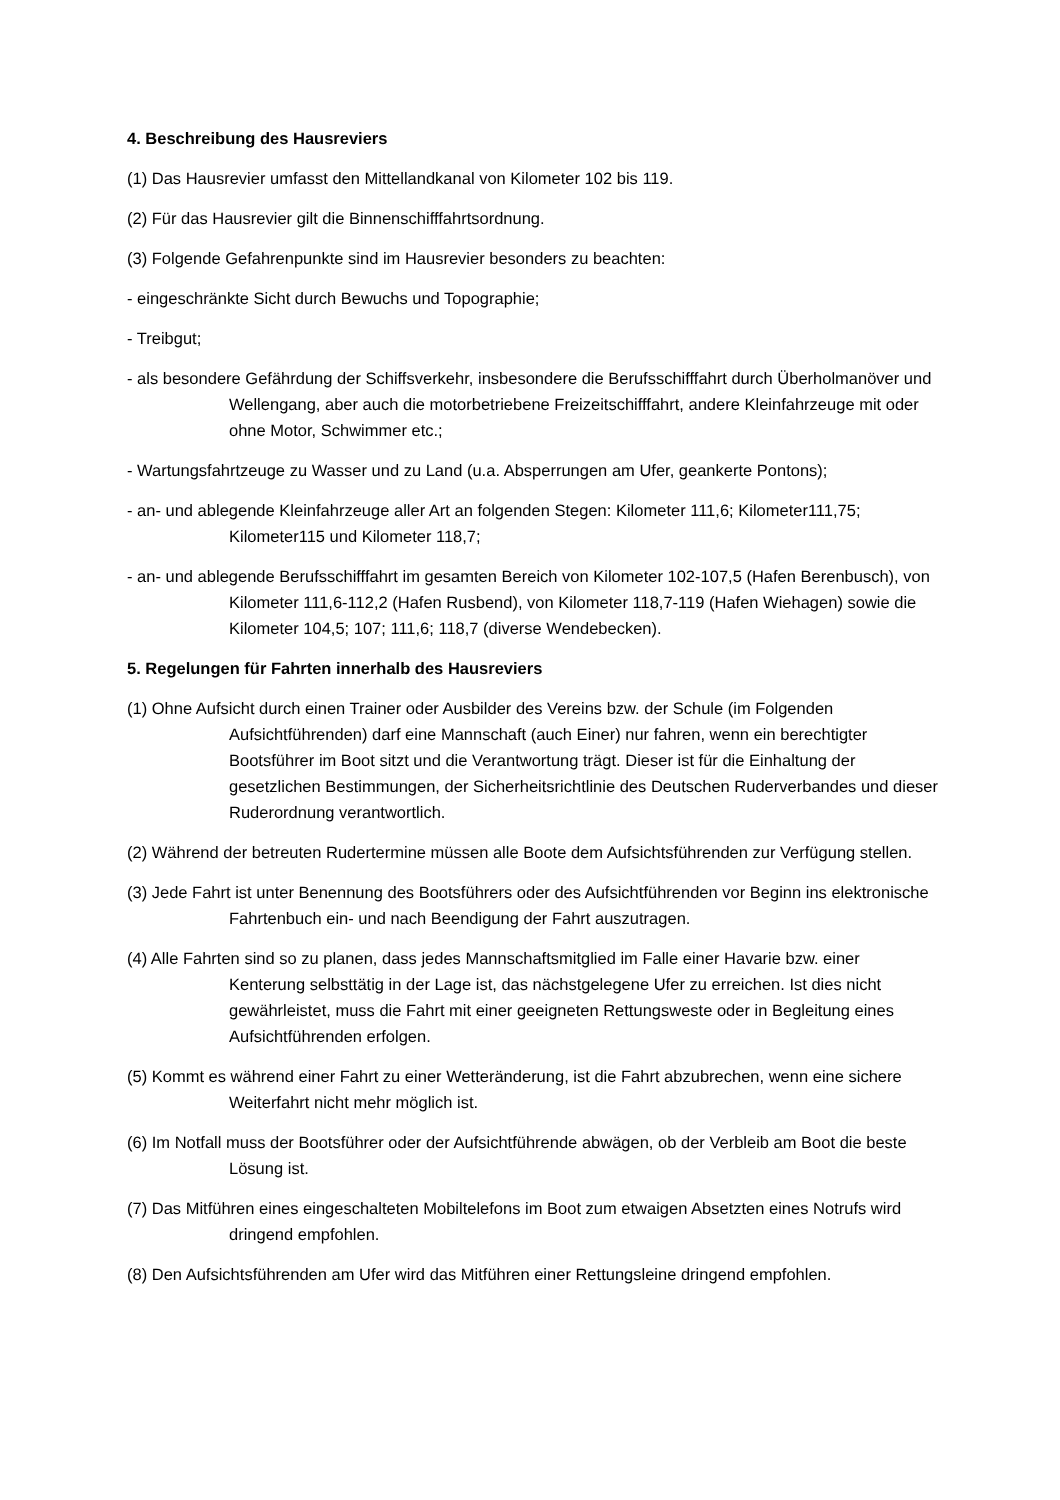4. Beschreibung des Hausreviers
(1) Das Hausrevier umfasst den Mittellandkanal von Kilometer 102 bis 119.
(2) Für das Hausrevier gilt die Binnenschifffahrtsordnung.
(3) Folgende Gefahrenpunkte sind im Hausrevier besonders zu beachten:
- eingeschränkte Sicht durch Bewuchs und Topographie;
- Treibgut;
- als besondere Gefährdung der Schiffsverkehr, insbesondere die Berufsschifffahrt durch Überholmanöver und Wellengang, aber auch die motorbetriebene Freizeitschifffahrt, andere Kleinfahrzeuge mit oder ohne Motor, Schwimmer etc.;
- Wartungsfahrtzeuge zu Wasser und zu Land (u.a. Absperrungen am Ufer, geankerte Pontons);
- an- und ablegende Kleinfahrzeuge aller Art an folgenden Stegen: Kilometer 111,6; Kilometer111,75; Kilometer115 und Kilometer 118,7;
- an- und ablegende Berufsschifffahrt im gesamten Bereich von Kilometer 102-107,5 (Hafen Berenbusch), von Kilometer 111,6-112,2 (Hafen Rusbend), von Kilometer 118,7-119 (Hafen Wiehagen) sowie die Kilometer 104,5; 107; 111,6; 118,7 (diverse Wendebecken).
5. Regelungen für Fahrten innerhalb des Hausreviers
(1) Ohne Aufsicht durch einen Trainer oder Ausbilder des Vereins bzw. der Schule (im Folgenden Aufsichtführenden) darf eine Mannschaft (auch Einer) nur fahren, wenn ein berechtigter Bootsführer im Boot sitzt und die Verantwortung trägt. Dieser ist für die Einhaltung der gesetzlichen Bestimmungen, der Sicherheitsrichtlinie des Deutschen Ruderverbandes und dieser Ruderordnung verantwortlich.
(2) Während der betreuten Rudertermine müssen alle Boote dem Aufsichtsführenden zur Verfügung stellen.
(3) Jede Fahrt ist unter Benennung des Bootsführers oder des Aufsichtführenden vor Beginn ins elektronische Fahrtenbuch ein- und nach Beendigung der Fahrt auszutragen.
(4) Alle Fahrten sind so zu planen, dass jedes Mannschaftsmitglied im Falle einer Havarie bzw. einer Kenterung selbsttätig in der Lage ist, das nächstgelegene Ufer zu erreichen. Ist dies nicht gewährleistet, muss die Fahrt mit einer geeigneten Rettungsweste oder in Begleitung eines Aufsichtführenden erfolgen.
(5) Kommt es während einer Fahrt zu einer Wetteränderung, ist die Fahrt abzubrechen, wenn eine sichere Weiterfahrt nicht mehr möglich ist.
(6) Im Notfall muss der Bootsführer oder der Aufsichtführende abwägen, ob der Verbleib am Boot die beste Lösung ist.
(7) Das Mitführen eines eingeschalteten Mobiltelefons im Boot zum etwaigen Absetzten eines Notrufs wird dringend empfohlen.
(8) Den Aufsichtsführenden am Ufer wird das Mitführen einer Rettungsleine dringend empfohlen.